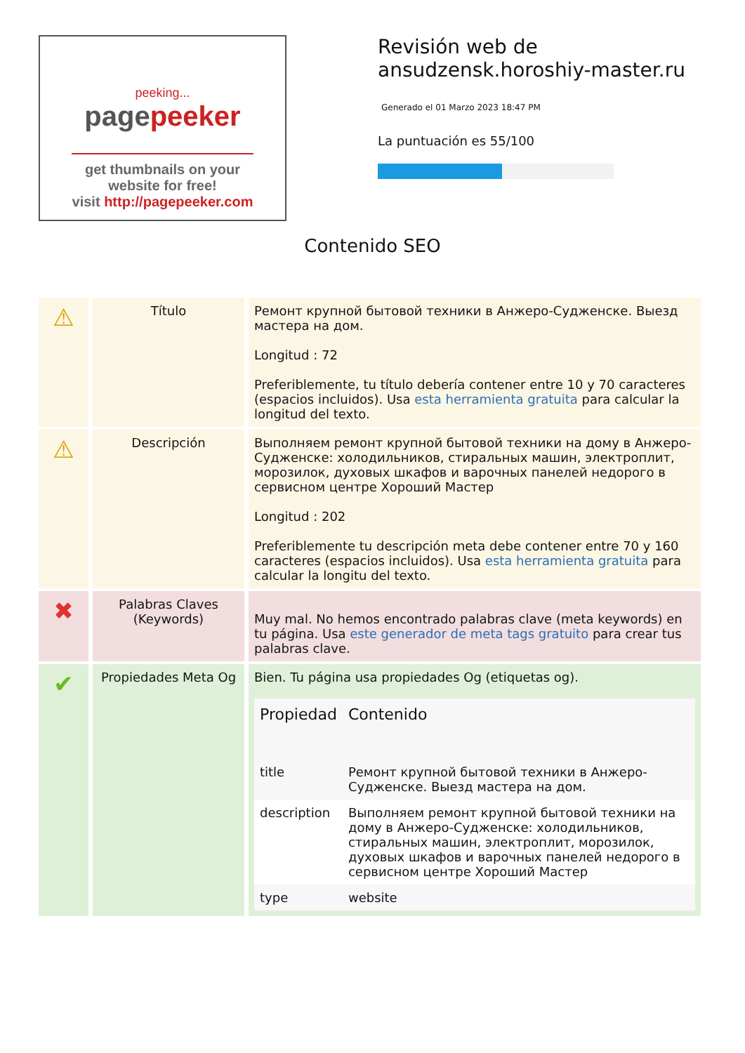peeking...
pagepeeker
get thumbnails on your website for free!
visit http://pagepeeker.com
Revisión web de ansudzensk.horoshiy-master.ru
Generado el 01 Marzo 2023 18:47 PM
La puntuación es 55/100
Contenido SEO
| ⚠ | Título | Ремонт крупной бытовой техники в Анжеро-Судженске. Выезд мастера на дом. Longitud : 72 Preferiblemente, tu título debería contener entre 10 y 70 caracteres (espacios incluidos). Usa esta herramienta gratuita para calcular la longitud del texto. |
| ⚠ | Descripción | Выполняем ремонт крупной бытовой техники на дому в Анжеро-Судженске: холодильников, стиральных машин, электроплит, морозилок, духовых шкафов и варочных панелей недорого в сервисном центре Хороший Мастер Longitud : 202 Preferiblemente tu descripción meta debe contener entre 70 y 160 caracteres (espacios incluidos). Usa esta herramienta gratuita para calcular la longitu del texto. |
| ✖ | Palabras Claves (Keywords) | Muy mal. No hemos encontrado palabras clave (meta keywords) en tu página. Usa este generador de meta tags gratuito para crear tus palabras clave. |
| ✔ | Propiedades Meta Og | Bien. Tu página usa propiedades Og (etiquetas og). / Propiedad / Contenido / / --- / --- / / title / Ремонт крупной бытовой техники в Анжеро-Судженске. Выезд мастера на дом. / / description / Выполняем ремонт крупной бытовой техники на дому в Анжеро-Судженске: холодильников, стиральных машин, электроплит, морозилок, духовых шкафов и варочных панелей недорого в сервисном центре Хороший Мастер / / type / website / |